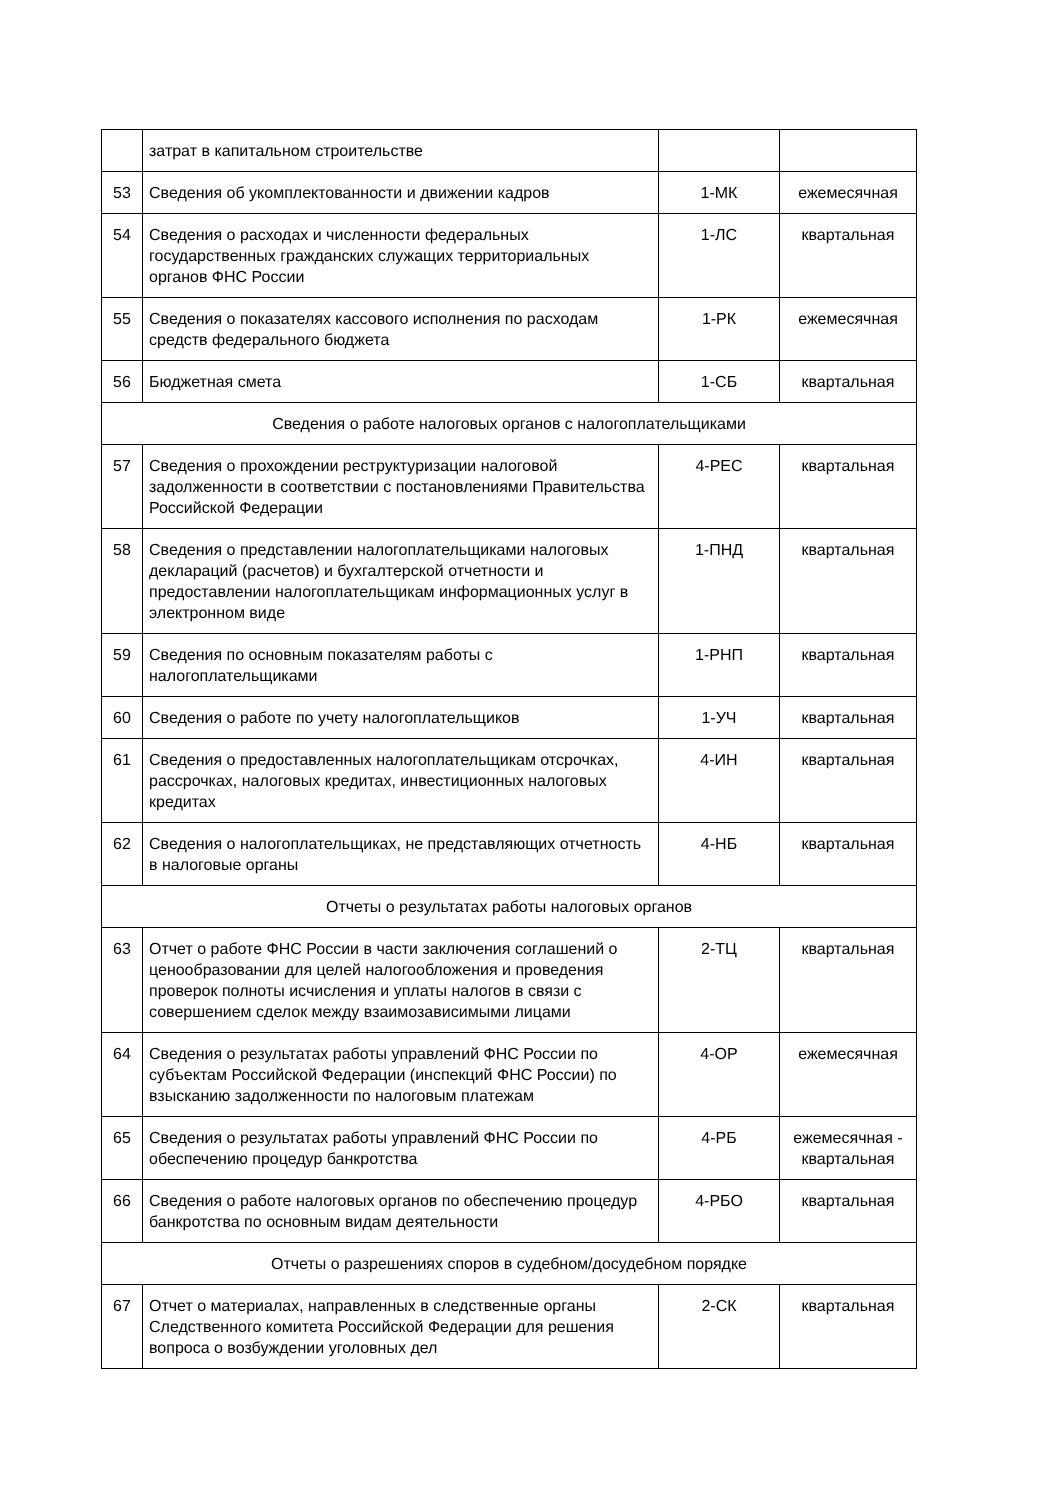| | затрат в капитальном строительстве | | |
| 53 | Сведения об укомплектованности и движении кадров | 1-МК | ежемесячная |
| 54 | Сведения о расходах и численности федеральных государственных гражданских служащих территориальных органов ФНС России | 1-ЛС | квартальная |
| 55 | Сведения о показателях кассового исполнения по расходам средств федерального бюджета | 1-РК | ежемесячная |
| 56 | Бюджетная смета | 1-СБ | квартальная |
| Сведения о работе налоговых органов с налогоплательщиками | | | |
| 57 | Сведения о прохождении реструктуризации налоговой задолженности в соответствии с постановлениями Правительства Российской Федерации | 4-РЕС | квартальная |
| 58 | Сведения о представлении налогоплательщиками налоговых деклараций (расчетов) и бухгалтерской отчетности и предоставлении налогоплательщикам информационных услуг в электронном виде | 1-ПНД | квартальная |
| 59 | Сведения по основным показателям работы с налогоплательщиками | 1-РНП | квартальная |
| 60 | Сведения о работе по учету налогоплательщиков | 1-УЧ | квартальная |
| 61 | Сведения о предоставленных налогоплательщикам отсрочках, рассрочках, налоговых кредитах, инвестиционных налоговых кредитах | 4-ИН | квартальная |
| 62 | Сведения о налогоплательщиках, не представляющих отчетность в налоговые органы | 4-НБ | квартальная |
| Отчеты о результатах работы налоговых органов | | | |
| 63 | Отчет о работе ФНС России в части заключения соглашений о ценообразовании для целей налогообложения и проведения проверок полноты исчисления и уплаты налогов в связи с совершением сделок между взаимозависимыми лицами | 2-ТЦ | квартальная |
| 64 | Сведения о результатах работы управлений ФНС России по субъектам Российской Федерации (инспекций ФНС России) по взысканию задолженности по налоговым платежам | 4-ОР | ежемесячная |
| 65 | Сведения о результатах работы управлений ФНС России по обеспечению процедур банкротства | 4-РБ | ежемесячная - квартальная |
| 66 | Сведения о работе налоговых органов по обеспечению процедур банкротства по основным видам деятельности | 4-РБО | квартальная |
| Отчеты о разрешениях споров в судебном/досудебном порядке | | | |
| 67 | Отчет о материалах, направленных в следственные органы Следственного комитета Российской Федерации для решения вопроса о возбуждении уголовных дел | 2-СК | квартальная |